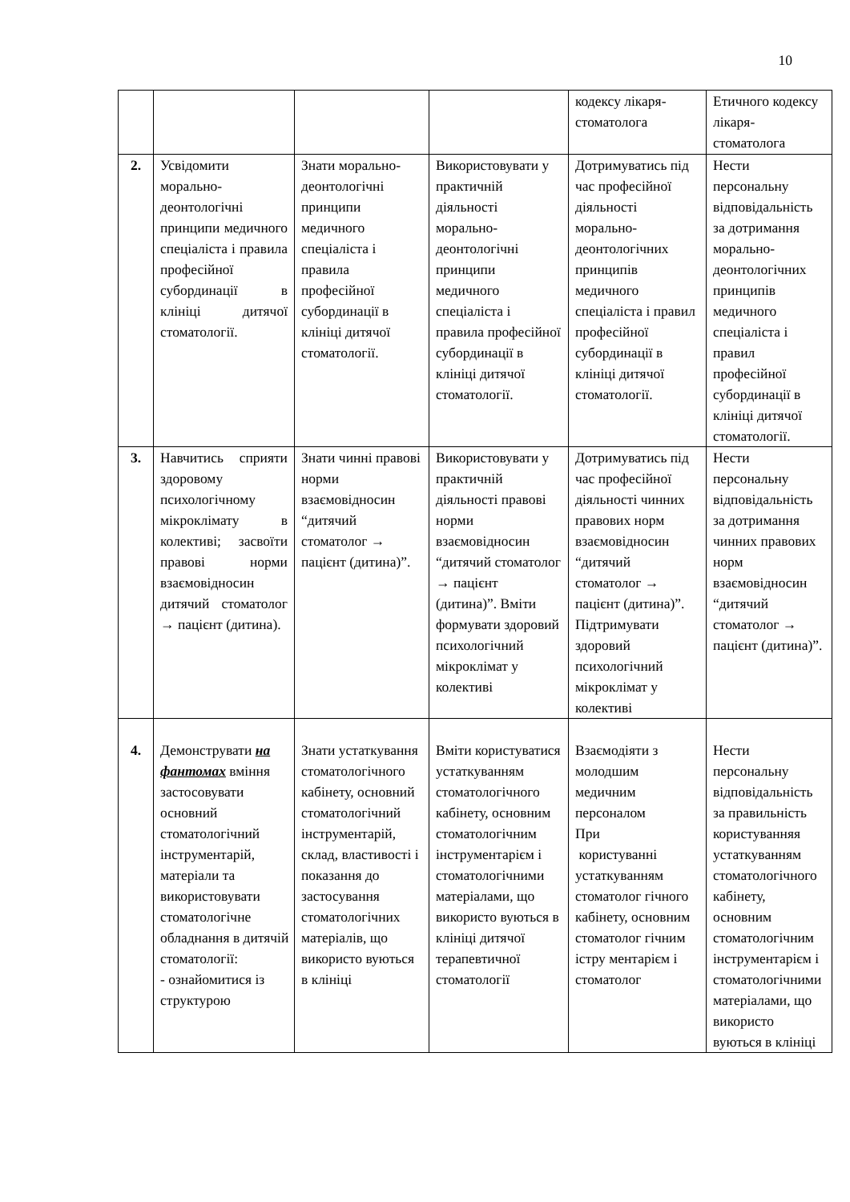10
| | | | | кодексу лікаря-стоматолога | Етичного кодексу лікаря-стоматолога |
| 2. | Усвідомити морально-деонтологічні принципи медичного спеціаліста і правила професійної субординації в клініці дитячої стоматології. | Знати морально-деонтологічні принципи медичного спеціаліста і правила професійної субординації в клініці дитячої стоматології. | Використовувати у практичній діяльності морально-деонтологічні принципи медичного спеціаліста і правила професійної субординації в клініці дитячої стоматології. | Дотримуватись під час професійної діяльності морально-деонтологічних принципів медичного спеціаліста і правил професійної субординації в клініці дитячої стоматології. | Нести персональну відповідальність за дотримання морально-деонтологічних принципів медичного спеціаліста і правил професійної субординації в клініці дитячої стоматології. |
| 3. | Навчитись сприяти здоровому психологічному мікроклімату в колективі; засвоїти правові норми взаємовідносин дитячий стоматолог → пацієнт (дитина). | Знати чинні правові норми взаємовідносин “дитячий стоматолог → пацієнт (дитина)”. | Використовувати у практичній діяльності правові норми взаємовідносин “дитячий стоматолог → пацієнт (дитина)”. Вміти формувати здоровий психологічний мікроклімат у колективі | Дотримуватись під час професійної діяльності чинних правових норм взаємовідносин “дитячий стоматолог → пацієнт (дитина)”. Підтримувати здоровий психологічний мікроклімат у колективі | Нести персональну відповідальність за дотримання чинних правових норм взаємовідносин “дитячий стоматолог → пацієнт (дитина)”. |
| 4. | Демонструвати на фантомах вміння застосовувати основний стоматологічний інструментарій, матеріали та використовувати стоматологічне обладнання в дитячій стоматології: - ознайомитися із структурою | Знати устаткування стоматологічного кабінету, основний стоматологічний інструментарій, склад, властивості і показання до застосування стоматологічних матеріалів, що використо вуються в клініці | Вміти користуватися устаткуванням стоматологічного кабінету, основним стоматологічним інструментарієм і стоматологічними матеріалами, що використо вуються в клініці дитячої терапевтичної стоматології | Взаємодіяти з молодшим медичним персоналом При користуванні устаткуванням стоматолог гічного кабінету, основним стоматолог гічним істру ментарієм і стоматолог | Нести персональну відповідальність за правильність користуванняя устаткуванням стоматологічного кабінету, основним стоматологічним інструментарієм і стоматологічними матеріалами, що використо вуються в клініці |